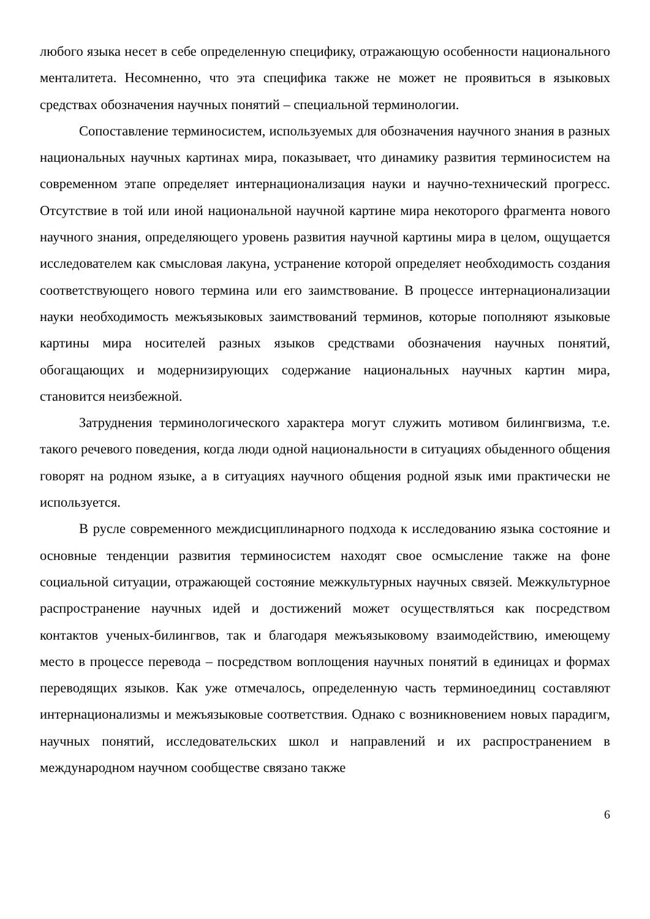любого языка несет в себе определенную специфику, отражающую особенности национального менталитета. Несомненно, что эта специфика также не может не проявиться в языковых средствах обозначения научных понятий – специальной терминологии.
Сопоставление терминосистем, используемых для обозначения научного знания в разных национальных научных картинах мира, показывает, что динамику развития терминосистем на современном этапе определяет интернационализация науки и научно-технический прогресс. Отсутствие в той или иной национальной научной картине мира некоторого фрагмента нового научного знания, определяющего уровень развития научной картины мира в целом, ощущается исследователем как смысловая лакуна, устранение которой определяет необходимость создания соответствующего нового термина или его заимствование. В процессе интернационализации науки необходимость межъязыковых заимствований терминов, которые пополняют языковые картины мира носителей разных языков средствами обозначения научных понятий, обогащающих и модернизирующих содержание национальных научных картин мира, становится неизбежной.
Затруднения терминологического характера могут служить мотивом билингвизма, т.е. такого речевого поведения, когда люди одной национальности в ситуациях обыденного общения говорят на родном языке, а в ситуациях научного общения родной язык ими практически не используется.
В русле современного междисциплинарного подхода к исследованию языка состояние и основные тенденции развития терминосистем находят свое осмысление также на фоне социальной ситуации, отражающей состояние межкультурных научных связей. Межкультурное распространение научных идей и достижений может осуществляться как посредством контактов ученых-билингвов, так и благодаря межъязыковому взаимодействию, имеющему место в процессе перевода – посредством воплощения научных понятий в единицах и формах переводящих языков. Как уже отмечалось, определенную часть терминоединиц составляют интернационализмы и межъязыковые соответствия. Однако с возникновением новых парадигм, научных понятий, исследовательских школ и направлений и их распространением в международном научном сообществе связано также
6